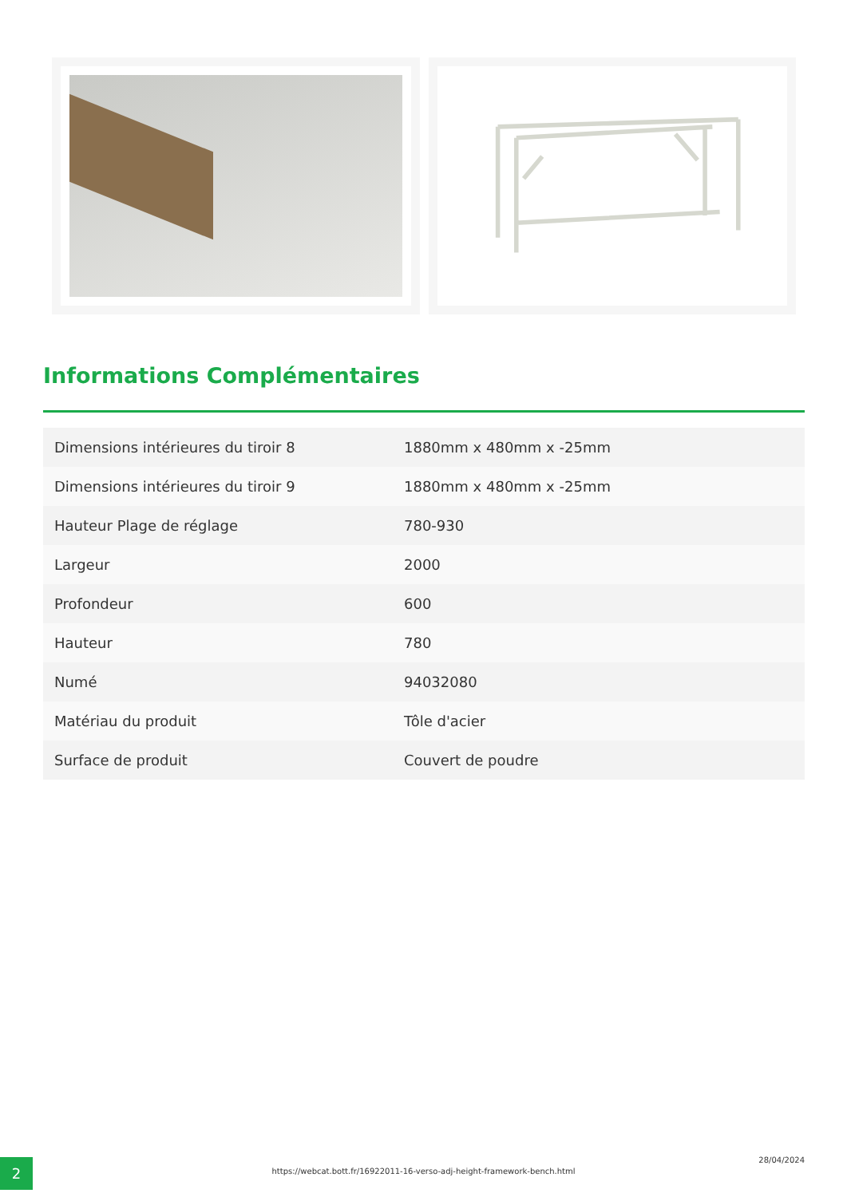Informations Complémentaires
| Dimensions intérieures du tiroir 8 | 1880mm x 480mm x -25mm |
| Dimensions intérieures du tiroir 9 | 1880mm x 480mm x -25mm |
| Hauteur Plage de réglage | 780-930 |
| Largeur | 2000 |
| Profondeur | 600 |
| Hauteur | 780 |
| Numé | 94032080 |
| Matériau du produit | Tôle d'acier |
| Surface de produit | Couvert de poudre |
2 https://webcat.bott.fr/16922011-16-verso-adj-height-framework-bench.html
28/04/2024